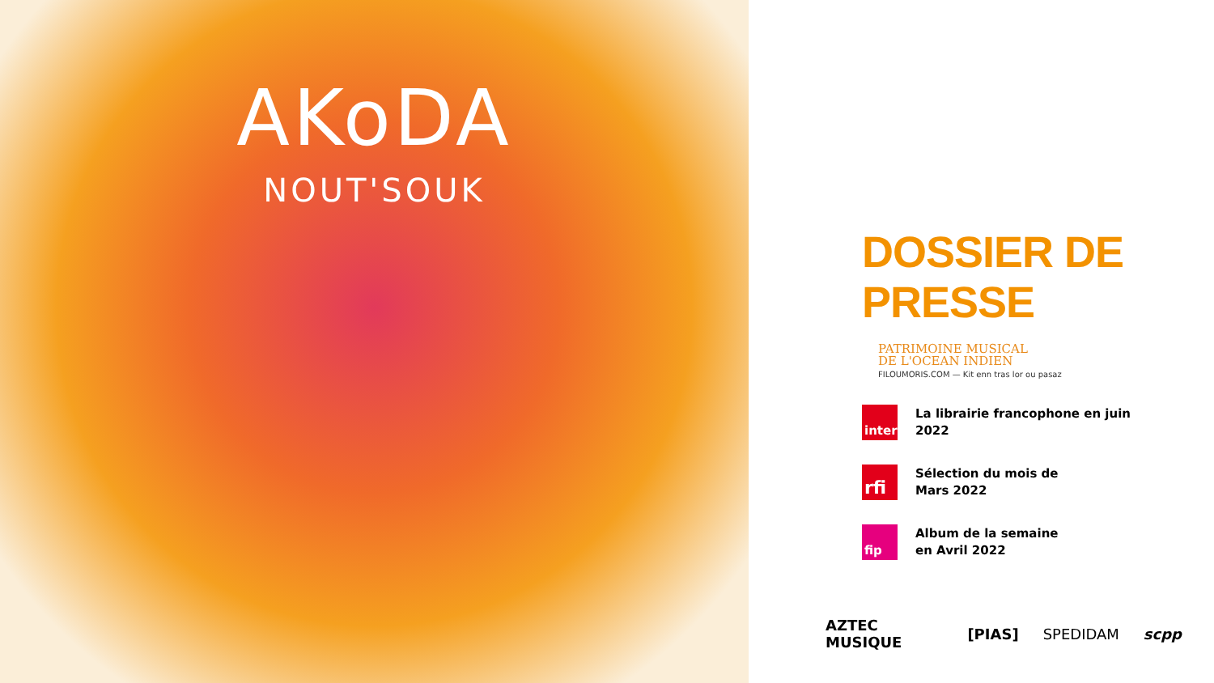AKoDA
NOUT'SOUK
DOSSIER DE PRESSE
PATRIMOINE MUSICAL
DE L'OCEAN INDIEN
FILOUMORIS.COM — Kit enn tras lor ou pasaz
inter
La librairie francophone en juin
2022
rfi
Sélection du mois de
Mars 2022
fip
Album de la semaine
en Avril 2022
AZTEC MUSIQUE [PIAS] SPEDIDAM scpp